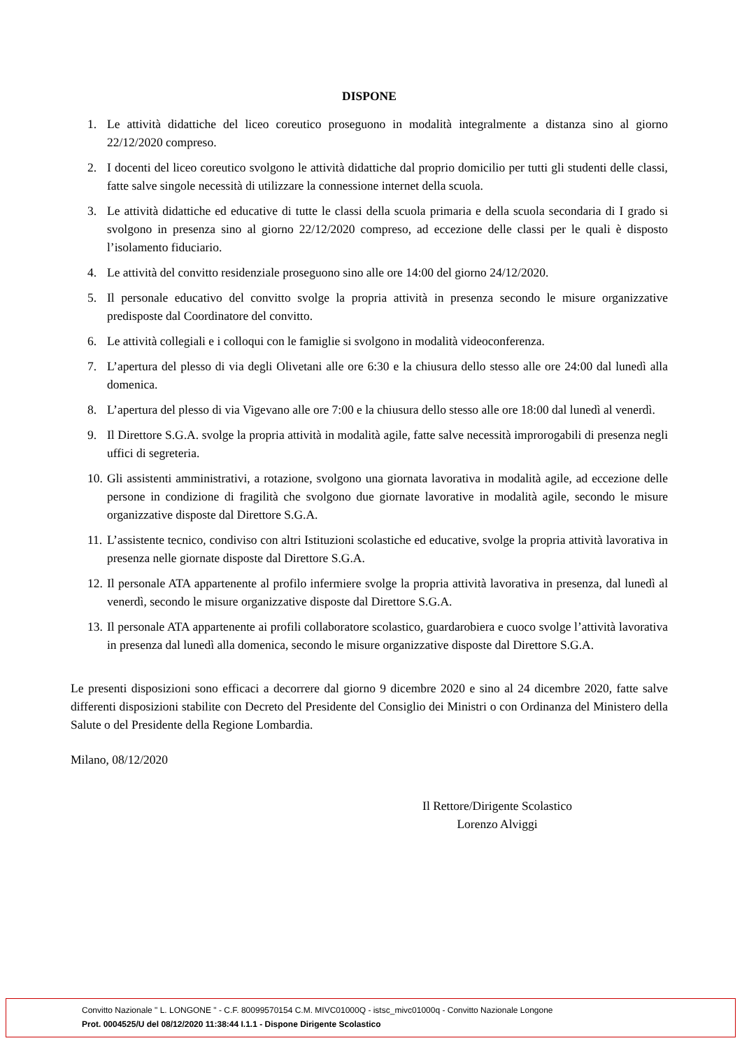DISPONE
1. Le attività didattiche del liceo coreutico proseguono in modalità integralmente a distanza sino al giorno 22/12/2020 compreso.
2. I docenti del liceo coreutico svolgono le attività didattiche dal proprio domicilio per tutti gli studenti delle classi, fatte salve singole necessità di utilizzare la connessione internet della scuola.
3. Le attività didattiche ed educative di tutte le classi della scuola primaria e della scuola secondaria di I grado si svolgono in presenza sino al giorno 22/12/2020 compreso, ad eccezione delle classi per le quali è disposto l’isolamento fiduciario.
4. Le attività del convitto residenziale proseguono sino alle ore 14:00 del giorno 24/12/2020.
5. Il personale educativo del convitto svolge la propria attività in presenza secondo le misure organizzative predisposte dal Coordinatore del convitto.
6. Le attività collegiali e i colloqui con le famiglie si svolgono in modalità videoconferenza.
7. L’apertura del plesso di via degli Olivetani alle ore 6:30 e la chiusura dello stesso alle ore 24:00 dal lunedì alla domenica.
8. L’apertura del plesso di via Vigevano alle ore 7:00 e la chiusura dello stesso alle ore 18:00 dal lunedì al venerdì.
9. Il Direttore S.G.A. svolge la propria attività in modalità agile, fatte salve necessità improrogabili di presenza negli uffici di segreteria.
10. Gli assistenti amministrativi, a rotazione, svolgono una giornata lavorativa in modalità agile, ad eccezione delle persone in condizione di fragilità che svolgono due giornate lavorative in modalità agile, secondo le misure organizzative disposte dal Direttore S.G.A.
11. L’assistente tecnico, condiviso con altri Istituzioni scolastiche ed educative, svolge la propria attività lavorativa in presenza nelle giornate disposte dal Direttore S.G.A.
12. Il personale ATA appartenente al profilo infermiere svolge la propria attività lavorativa in presenza, dal lunedì al venerdì, secondo le misure organizzative disposte dal Direttore S.G.A.
13. Il personale ATA appartenente ai profili collaboratore scolastico, guardarobiera e cuoco svolge l’attività lavorativa in presenza dal lunedì alla domenica, secondo le misure organizzative disposte dal Direttore S.G.A.
Le presenti disposizioni sono efficaci a decorrere dal giorno 9 dicembre 2020 e sino al 24 dicembre 2020, fatte salve differenti disposizioni stabilite con Decreto del Presidente del Consiglio dei Ministri o con Ordinanza del Ministero della Salute o del Presidente della Regione Lombardia.
Milano, 08/12/2020
Il Rettore/Dirigente Scolastico
Lorenzo Alviggi
Convitto Nazionale " L. LONGONE " - C.F. 80099570154 C.M. MIVC01000Q - istsc_mivc01000q - Convitto Nazionale Longone
Prot. 0004525/U del 08/12/2020 11:38:44 I.1.1 - Dispone Dirigente Scolastico